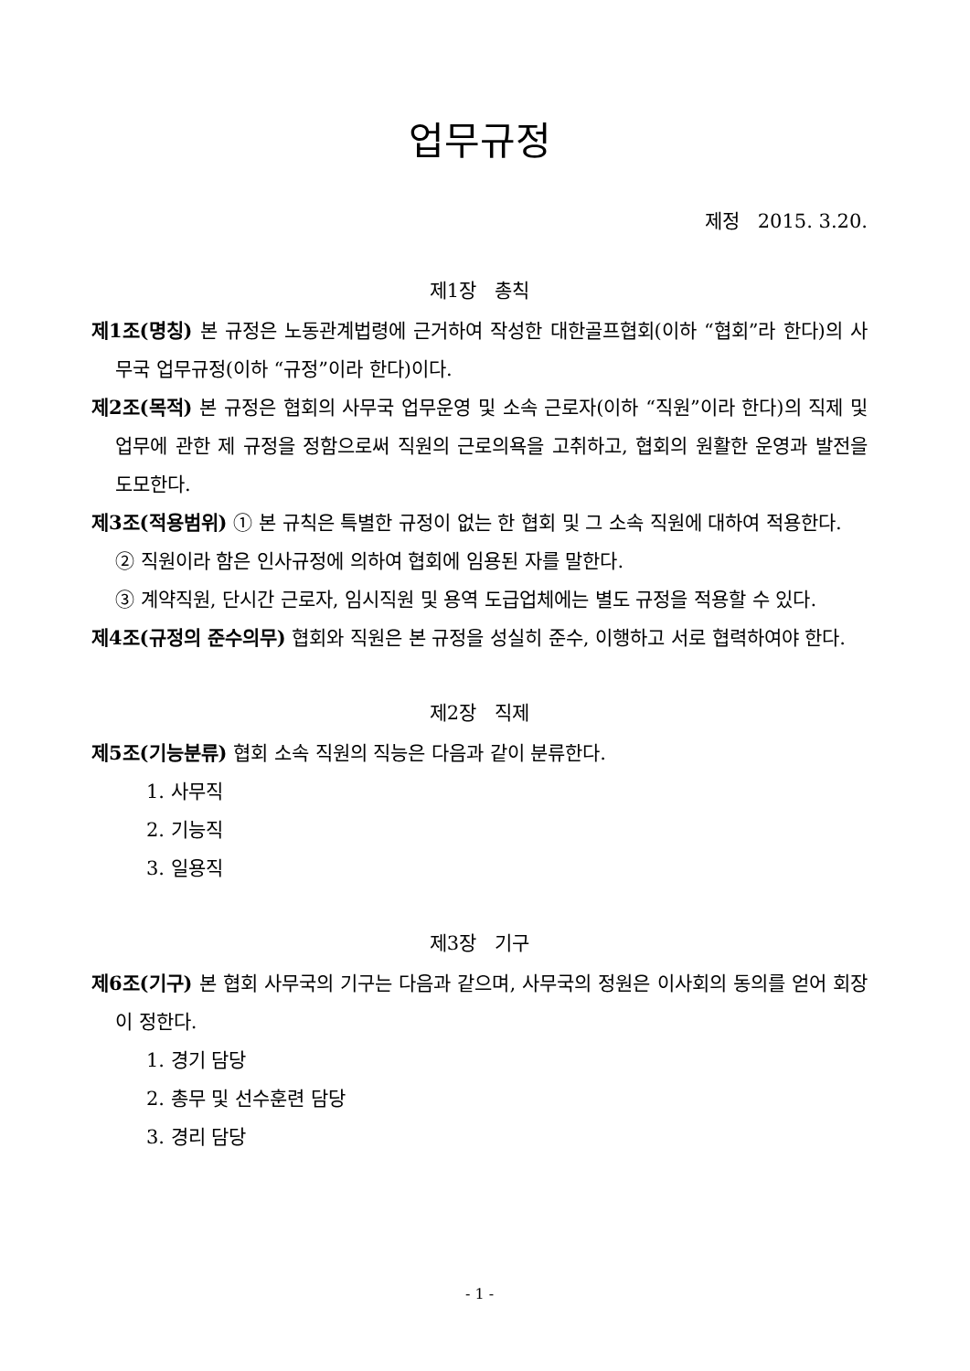업무규정
제정 2015. 3.20.
제1장 총칙
제1조(명칭) 본 규정은 노동관계법령에 근거하여 작성한 대한골프협회(이하 “협회”라 한다)의 사무국 업무규정(이하 “규정”이라 한다)이다.
제2조(목적) 본 규정은 협회의 사무국 업무운영 및 소속 근로자(이하 “직원”이라 한다)의 직제 및 업무에 관한 제 규정을 정함으로써 직원의 근로의욕을 고취하고, 협회의 원활한 운영과 발전을 도모한다.
제3조(적용범위) ① 본 규칙은 특별한 규정이 없는 한 협회 및 그 소속 직원에 대하여 적용한다.
② 직원이라 함은 인사규정에 의하여 협회에 임용된 자를 말한다.
③ 계약직원, 단시간 근로자, 임시직원 및 용역 도급업체에는 별도 규정을 적용할 수 있다.
제4조(규정의 준수의무) 협회와 직원은 본 규정을 성실히 준수, 이행하고 서로 협력하여야 한다.
제2장 직제
제5조(기능분류) 협회 소속 직원의 직능은 다음과 같이 분류한다.
1. 사무직
2. 기능직
3. 일용직
제3장 기구
제6조(기구) 본 협회 사무국의 기구는 다음과 같으며, 사무국의 정원은 이사회의 동의를 얻어 회장이 정한다.
1. 경기 담당
2. 총무 및 선수훈련 담당
3. 경리 담당
- 1 -